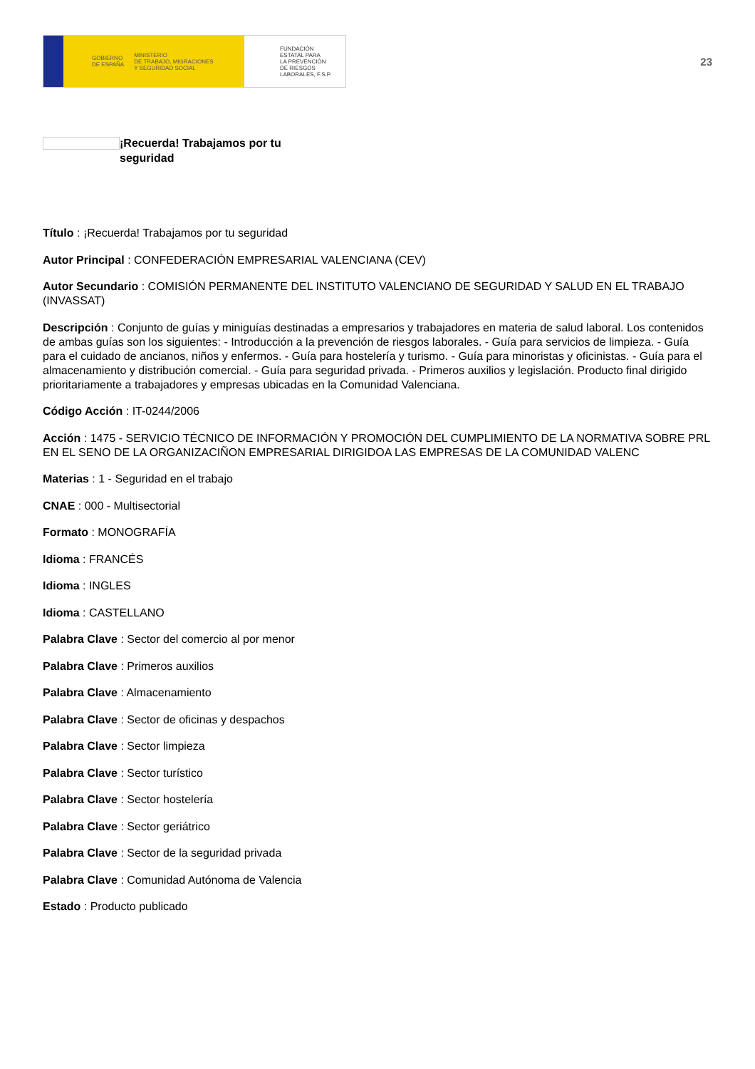GOBIERNO
DE ESPAÑA MINISTERIO
DE TRABAJO, MIGRACIONES
Y SEGURIDAD SOCIAL
FUNDACIÓN
ESTATAL PARA
LA PREVENCIÓN
DE RIESGOS
LABORALES, F.S.P.
23
¡Recuerda! Trabajamos por tu seguridad
Título : ¡Recuerda! Trabajamos por tu seguridad
Autor Principal : CONFEDERACIÓN EMPRESARIAL VALENCIANA (CEV)
Autor Secundario : COMISIÓN PERMANENTE DEL INSTITUTO VALENCIANO DE SEGURIDAD Y SALUD EN EL TRABAJO (INVASSAT)
Descripción : Conjunto de guías y miniguías destinadas a empresarios y trabajadores en materia de salud laboral. Los contenidos de ambas guías son los siguientes: - Introducción a la prevención de riesgos laborales. - Guía para servicios de limpieza. - Guía para el cuidado de ancianos, niños y enfermos. - Guía para hostelería y turismo. - Guía para minoristas y oficinistas. - Guía para el almacenamiento y distribución comercial. - Guía para seguridad privada. - Primeros auxilios y legislación. Producto final dirigido prioritariamente a trabajadores y empresas ubicadas en la Comunidad Valenciana.
Código Acción : IT-0244/2006
Acción : 1475 - SERVICIO TÉCNICO DE INFORMACIÓN Y PROMOCIÓN DEL CUMPLIMIENTO DE LA NORMATIVA SOBRE PRL EN EL SENO DE LA ORGANIZACIÑON EMPRESARIAL DIRIGIDOA LAS EMPRESAS DE LA COMUNIDAD VALENC
Materias : 1 - Seguridad en el trabajo
CNAE : 000 - Multisectorial
Formato : MONOGRAFÍA
Idioma : FRANCÉS
Idioma : INGLES
Idioma : CASTELLANO
Palabra Clave : Sector del comercio al por menor
Palabra Clave : Primeros auxilios
Palabra Clave : Almacenamiento
Palabra Clave : Sector de oficinas y despachos
Palabra Clave : Sector limpieza
Palabra Clave : Sector turístico
Palabra Clave : Sector hostelería
Palabra Clave : Sector geriátrico
Palabra Clave : Sector de la seguridad privada
Palabra Clave : Comunidad Autónoma de Valencia
Estado : Producto publicado